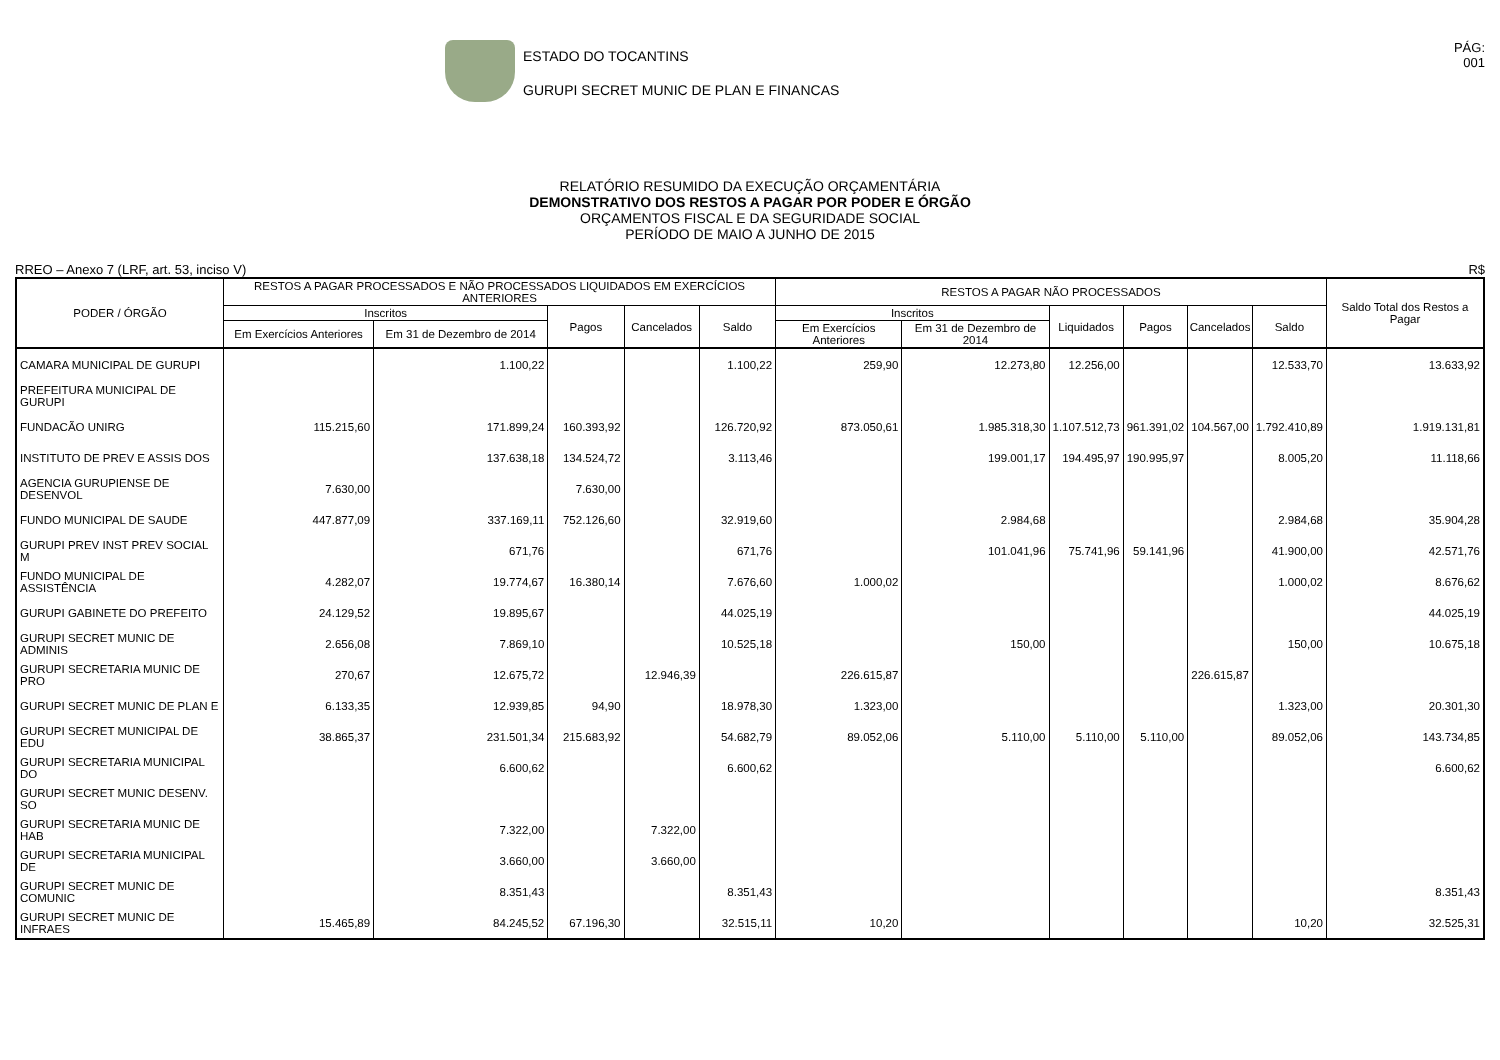ESTADO DO TOCANTINS
GURUPI SECRET MUNIC DE PLAN E FINANCAS
PÁG:
001
RELATÓRIO RESUMIDO DA EXECUÇÃO ORÇAMENTÁRIA
DEMONSTRATIVO DOS RESTOS A PAGAR POR PODER E ÓRGÃO
ORÇAMENTOS FISCAL E DA SEGURIDADE SOCIAL
PERÍODO DE MAIO A JUNHO DE 2015
RREO – Anexo 7 (LRF, art. 53, inciso V) R$
| PODER / ÓRGÃO | RESTOS A PAGAR PROCESSADOS E NÃO PROCESSADOS LIQUIDADOS EM EXERCÍCIOS ANTERIORES | | | | | RESTOS A PAGAR NÃO PROCESSADOS | | | | | | Saldo Total dos Restos a Pagar |
| --- | --- | --- | --- | --- | --- | --- | --- | --- | --- | --- | --- | --- |
| | Inscritos | | Pagos | Cancelados | Saldo | Inscritos | | Liquidados | Pagos | Cancelados | Saldo | |
| | Em Exercícios Anteriores | Em 31 de Dezembro de 2014 | | | | Em Exercícios Anteriores | Em 31 de Dezembro de 2014 | | | | | |
| CAMARA MUNICIPAL DE GURUPI | | 1.100,22 | | | 1.100,22 | 259,90 | 12.273,80 | 12.256,00 | | | 12.533,70 | 13.633,92 |
| PREFEITURA MUNICIPAL DE GURUPI | | | | | | | | | | | | |
| FUNDACÃO UNIRG | 115.215,60 | 171.899,24 | 160.393,92 | | 126.720,92 | 873.050,61 | 1.985.318,30 | 1.107.512,73 | 961.391,02 | 104.567,00 | 1.792.410,89 | 1.919.131,81 |
| INSTITUTO DE PREV E ASSIS DOS | | 137.638,18 | 134.524,72 | | 3.113,46 | | 199.001,17 | 194.495,97 | 190.995,97 | | 8.005,20 | 11.118,66 |
| AGENCIA GURUPIENSE DE DESENVOL | 7.630,00 | | 7.630,00 | | | | | | | | | |
| FUNDO MUNICIPAL DE SAUDE | 447.877,09 | 337.169,11 | 752.126,60 | | 32.919,60 | | 2.984,68 | | | | 2.984,68 | 35.904,28 |
| GURUPI PREV INST PREV SOCIAL M | | 671,76 | | | 671,76 | | 101.041,96 | 75.741,96 | 59.141,96 | | 41.900,00 | 42.571,76 |
| FUNDO MUNICIPAL DE ASSISTÊNCIA | 4.282,07 | 19.774,67 | 16.380,14 | | 7.676,60 | 1.000,02 | | | | | 1.000,02 | 8.676,62 |
| GURUPI GABINETE DO PREFEITO | 24.129,52 | 19.895,67 | | | 44.025,19 | | | | | | | 44.025,19 |
| GURUPI SECRET MUNIC DE ADMINIS | 2.656,08 | 7.869,10 | | | 10.525,18 | | 150,00 | | | | 150,00 | 10.675,18 |
| GURUPI SECRETARIA MUNIC DE PRO | 270,67 | 12.675,72 | | 12.946,39 | | 226.615,87 | | | | 226.615,87 | | |
| GURUPI SECRET MUNIC DE PLAN E | 6.133,35 | 12.939,85 | 94,90 | | 18.978,30 | 1.323,00 | | | | | 1.323,00 | 20.301,30 |
| GURUPI SECRET MUNICIPAL DE EDU | 38.865,37 | 231.501,34 | 215.683,92 | | 54.682,79 | 89.052,06 | 5.110,00 | 5.110,00 | 5.110,00 | | 89.052,06 | 143.734,85 |
| GURUPI SECRETARIA MUNICIPAL DO | | 6.600,62 | | | 6.600,62 | | | | | | | 6.600,62 |
| GURUPI SECRET MUNIC DESENV. SO | | | | | | | | | | | | |
| GURUPI SECRETARIA MUNIC DE HAB | | 7.322,00 | | 7.322,00 | | | | | | | | |
| GURUPI SECRETARIA MUNICIPAL DE | | 3.660,00 | | 3.660,00 | | | | | | | | |
| GURUPI SECRET MUNIC DE COMUNIC | | 8.351,43 | | | 8.351,43 | | | | | | | 8.351,43 |
| GURUPI SECRET MUNIC DE INFRAES | 15.465,89 | 84.245,52 | 67.196,30 | | 32.515,11 | 10,20 | | | | | 10,20 | 32.525,31 |